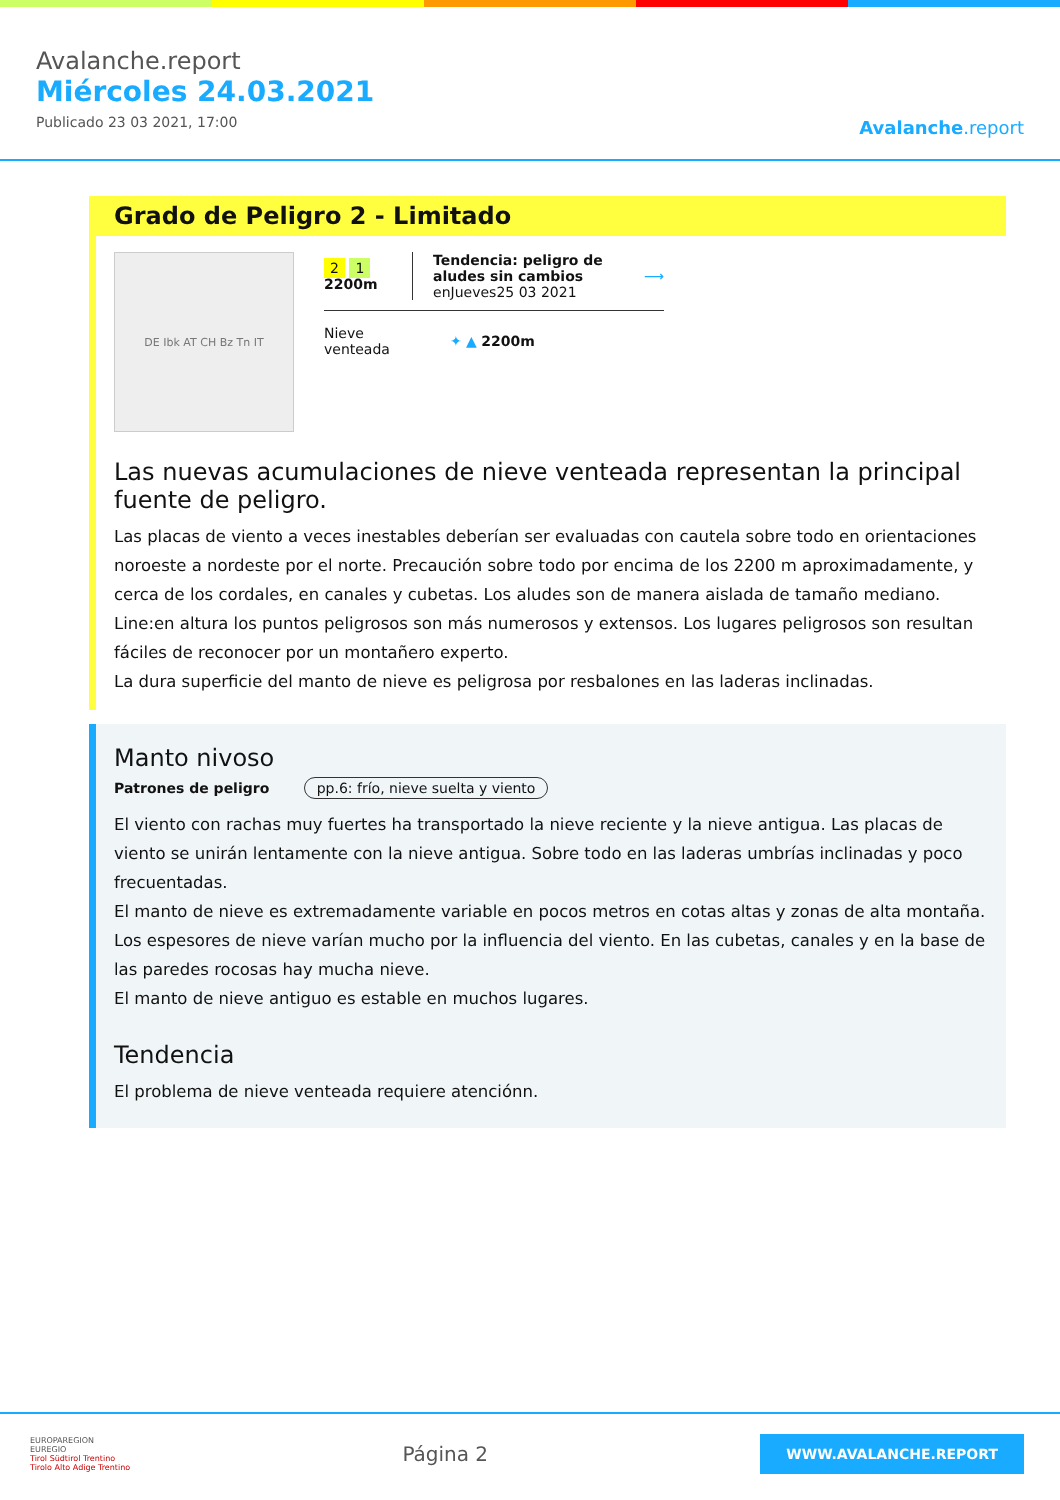Avalanche.report
Miércoles 24.03.2021
Publicado 23 03 2021, 17:00
Avalanche.report
Grado de Peligro 2 - Limitado
DE Ibk AT CH Bz Tn IT
2 1 2200m
Tendencia: peligro de aludes sin cambios
enJueves25 03 2021
⟶
Nieve
venteada
✦ ▲ 2200m
Las nuevas acumulaciones de nieve venteada representan la principal fuente de peligro.
Las placas de viento a veces inestables deberían ser evaluadas con cautela sobre todo en orientaciones noroeste a nordeste por el norte. Precaución sobre todo por encima de los 2200 m aproximadamente, y cerca de los cordales, en canales y cubetas. Los aludes son de manera aislada de tamaño mediano. Line:en altura los puntos peligrosos son más numerosos y extensos. Los lugares peligrosos son resultan fáciles de reconocer por un montañero experto.
La dura superficie del manto de nieve es peligrosa por resbalones en las laderas inclinadas.
Manto nivoso
Patrones de peligro pp.6: frío, nieve suelta y viento
El viento con rachas muy fuertes ha transportado la nieve reciente y la nieve antigua. Las placas de viento se unirán lentamente con la nieve antigua. Sobre todo en las laderas umbrías inclinadas y poco frecuentadas.
El manto de nieve es extremadamente variable en pocos metros en cotas altas y zonas de alta montaña. Los espesores de nieve varían mucho por la influencia del viento. En las cubetas, canales y en la base de las paredes rocosas hay mucha nieve.
El manto de nieve antiguo es estable en muchos lugares.
Tendencia
El problema de nieve venteada requiere atenciónn.
EUROPAREGION
EUREGIO
Tirol Südtirol Trentino
Tirolo Alto Adige Trentino
Página 2
WWW.AVALANCHE.REPORT